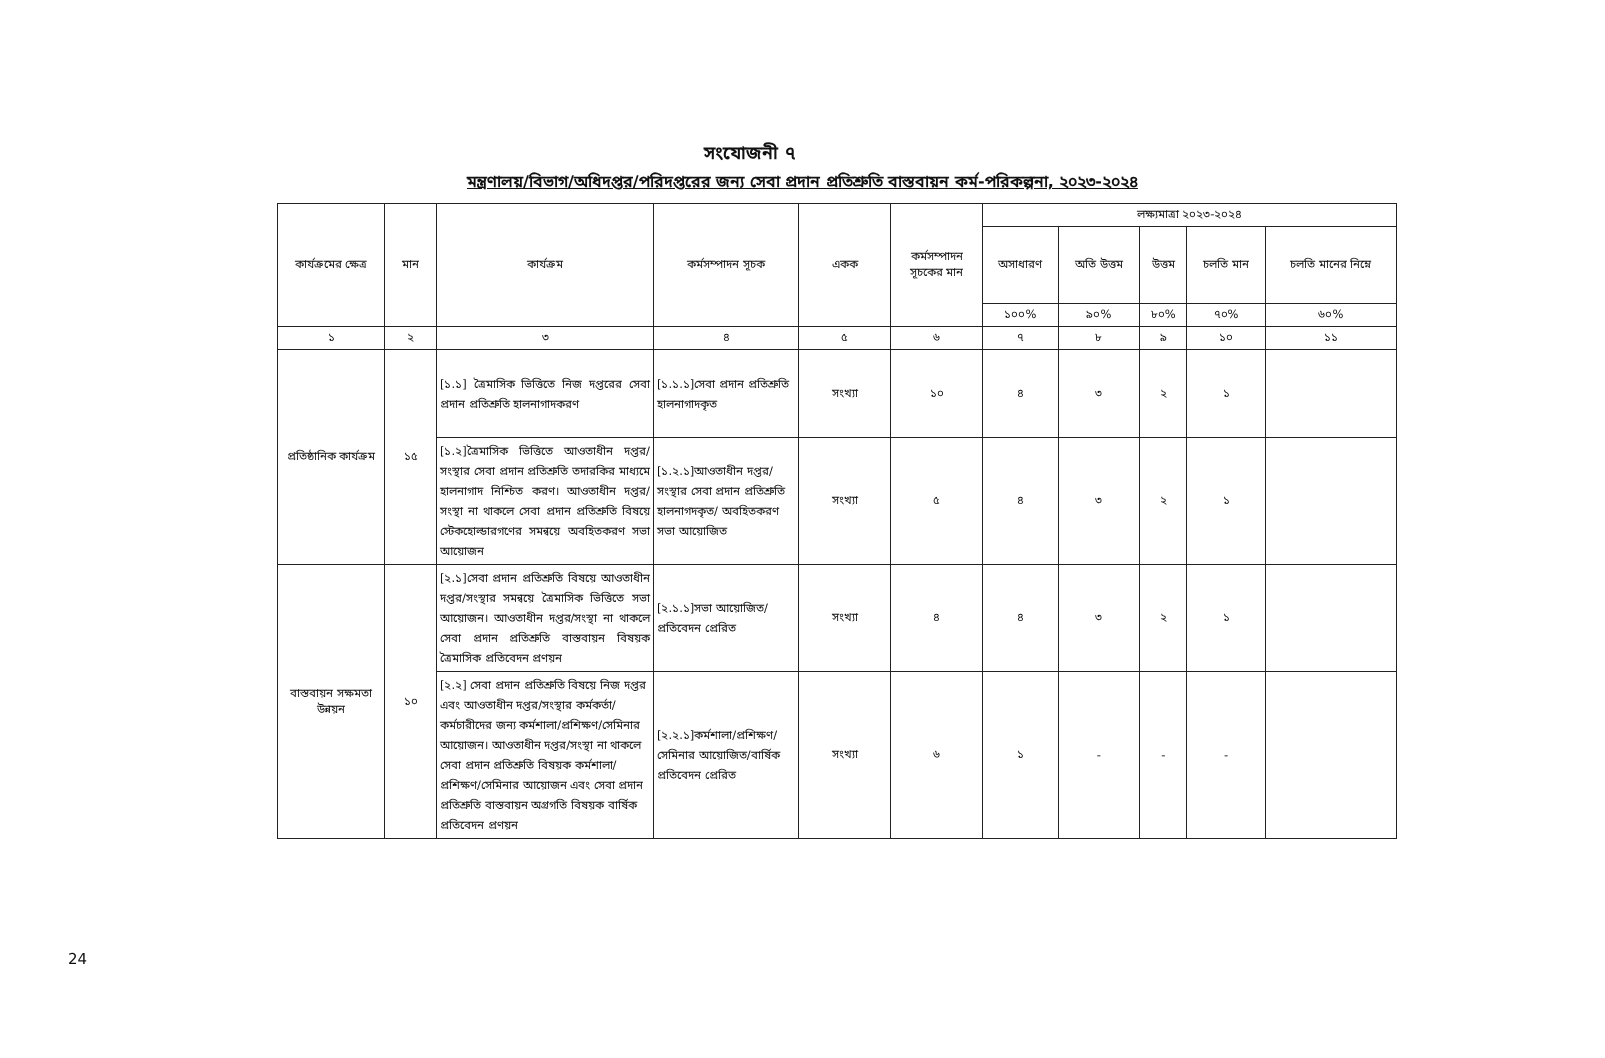সংযোজনী ৭
মন্ত্রণালয়/বিভাগ/অধিদপ্তর/পরিদপ্তরের জন্য সেবা প্রদান প্রতিশ্রুতি বাস্তবায়ন কর্ম-পরিকল্পনা, ২০২৩-২০২৪
| কার্যক্রমের ক্ষেত্র | মান | কার্যক্রম | কর্মসম্পাদন সূচক | একক | কর্মসম্পাদন সূচকের মান | লক্ষ্যমাত্রা ২০২৩-২০২৪ | | | | |
| --- | --- | --- | --- | --- | --- | --- | --- | --- | --- | --- |
| | | | | | | অসাধারণ | অতি উত্তম | উত্তম | চলতি মান | চলতি মানের নিম্নে |
| | | | | | | ১০০% | ৯০% | ৮০% | ৭০% | ৬০% |
| ১ | ২ | ৩ | ৪ | ৫ | ৬ | ৭ | ৮ | ৯ | ১০ | ১১ |
| প্রতিষ্ঠানিক কার্যক্রম | ১৫ | [১.১] ত্রৈমাসিক ভিত্তিতে নিজ দপ্তরের সেবা প্রদান প্রতিশ্রুতি হালনাগাদকরণ | [১.১.১]সেবা প্রদান প্রতিশ্রুতি হালনাগাদকৃত | সংখ্যা | ১০ | ৪ | ৩ | ২ | ১ | |
| | | [১.২]ত্রৈমাসিক ভিত্তিতে আওতাধীন দপ্তর/সংস্থার সেবা প্রদান প্রতিশ্রুতি তদারকির মাধ্যমে হালনাগাদ নিশ্চিত করণ। আওতাধীন দপ্তর/সংস্থা না থাকলে সেবা প্রদান প্রতিশ্রুতি বিষয়ে স্টেকহোল্ডারগণের সমন্বয়ে অবহিতকরণ সভা আয়োজন | [১.২.১]আওতাধীন দপ্তর/সংস্থার সেবা প্রদান প্রতিশ্রুতি হালনাগদকৃত/ অবহিতকরণ সভা আয়োজিত | সংখ্যা | ৫ | ৪ | ৩ | ২ | ১ | |
| বাস্তবায়ন সক্ষমতা উন্নয়ন | ১০ | [২.১]সেবা প্রদান প্রতিশ্রুতি বিষয়ে আওতাধীন দপ্তর/সংস্থার সমন্বয়ে ত্রৈমাসিক ভিত্তিতে সভা আয়োজন। আওতাধীন দপ্তর/সংস্থা না থাকলে সেবা প্রদান প্রতিশ্রুতি বাস্তবায়ন বিষয়ক ত্রৈমাসিক প্রতিবেদন প্রণয়ন | [২.১.১]সভা আয়োজিত/প্রতিবেদন প্রেরিত | সংখ্যা | ৪ | ৪ | ৩ | ২ | ১ | |
| | | [২.২] সেবা প্রদান প্রতিশ্রুতি বিষয়ে নিজ দপ্তর এবং আওতাধীন দপ্তর/সংস্থার কর্মকর্তা/কর্মচারীদের জন্য কর্মশালা/প্রশিক্ষণ/সেমিনার আয়োজন। আওতাধীন দপ্তর/সংস্থা না থাকলে সেবা প্রদান প্রতিশ্রুতি বিষয়ক কর্মশালা/প্রশিক্ষণ/সেমিনার আয়োজন এবং সেবা প্রদান প্রতিশ্রুতি বাস্তবায়ন অগ্রগতি বিষয়ক বার্ষিক প্রতিবেদন প্রণয়ন | [২.২.১]কর্মশালা/প্রশিক্ষণ/সেমিনার আয়োজিত/বার্ষিক প্রতিবেদন প্রেরিত | সংখ্যা | ৬ | ১ | - | - | - | |
24